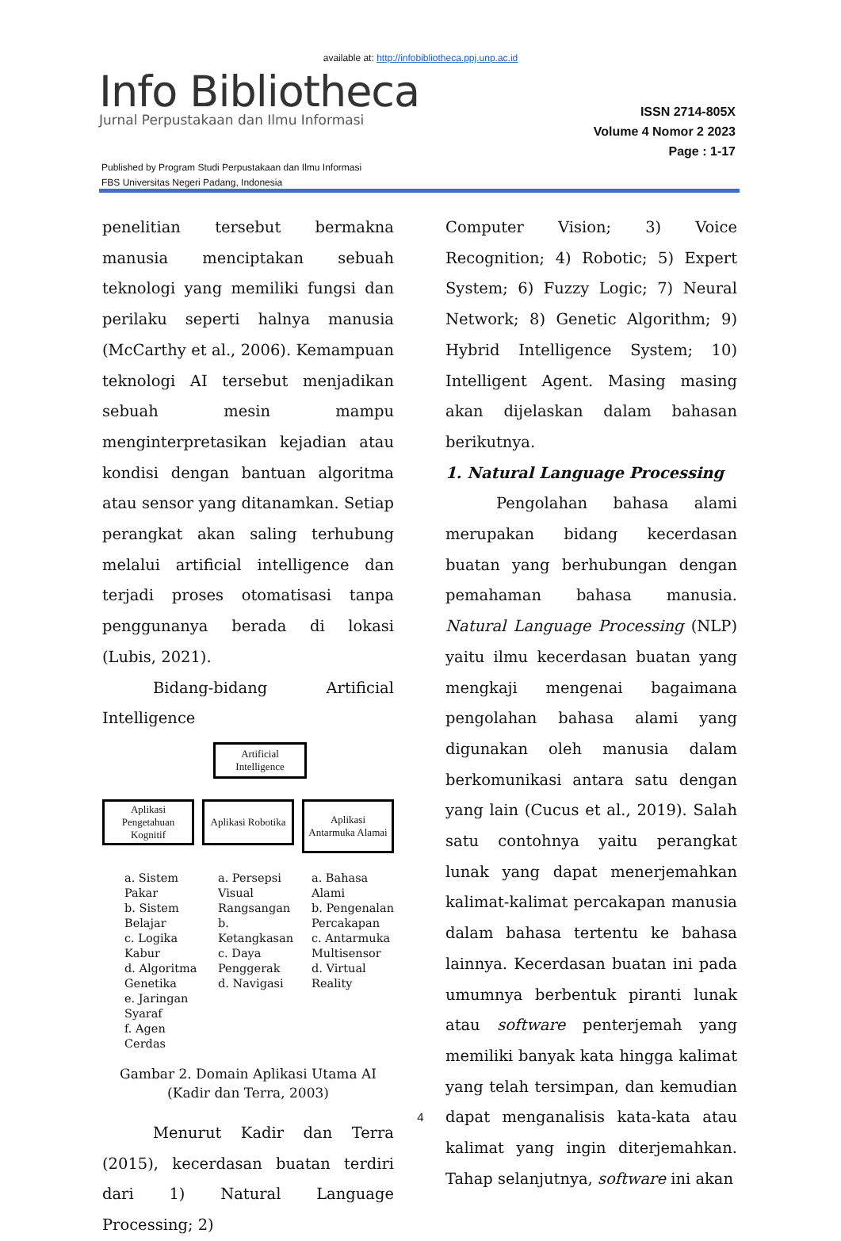available at: http://infobibliotheca.ppj.unp.ac.id
Info Bibliotheca
Jurnal Perpustakaan dan Ilmu Informasi
ISSN 2714-805X
Volume 4 Nomor 2 2023
Page : 1-17
Published by Program Studi Perpustakaan dan Ilmu Informasi
FBS Universitas Negeri Padang, Indonesia
penelitian tersebut bermakna manusia menciptakan sebuah teknologi yang memiliki fungsi dan perilaku seperti halnya manusia (McCarthy et al., 2006). Kemampuan teknologi AI tersebut menjadikan sebuah mesin mampu menginterpretasikan kejadian atau kondisi dengan bantuan algoritma atau sensor yang ditanamkan. Setiap perangkat akan saling terhubung melalui artificial intelligence dan terjadi proses otomatisasi tanpa penggunanya berada di lokasi (Lubis, 2021).
Bidang-bidang Artificial Intelligence
Artificial
Intelligence
Aplikasi
Pengetahuan
Kognitif
Aplikasi Robotika
Aplikasi
Antarmuka Alamai
a. Sistem Pakar
b. Sistem Belajar
c. Logika Kabur
d. Algoritma Genetika
e. Jaringan Syaraf
f. Agen Cerdas
a. Persepsi Visual Rangsangan
b. Ketangkasan
c. Daya Penggerak
d. Navigasi
a. Bahasa Alami
b. Pengenalan Percakapan
c. Antarmuka Multisensor
d. Virtual Reality
Gambar 2. Domain Aplikasi Utama AI
(Kadir dan Terra, 2003)
Menurut Kadir dan Terra (2015), kecerdasan buatan terdiri dari 1) Natural Language Processing; 2)
Computer Vision; 3) Voice Recognition; 4) Robotic; 5) Expert System; 6) Fuzzy Logic; 7) Neural Network; 8) Genetic Algorithm; 9) Hybrid Intelligence System; 10) Intelligent Agent. Masing masing akan dijelaskan dalam bahasan berikutnya.
1. Natural Language Processing
Pengolahan bahasa alami merupakan bidang kecerdasan buatan yang berhubungan dengan pemahaman bahasa manusia. Natural Language Processing (NLP) yaitu ilmu kecerdasan buatan yang mengkaji mengenai bagaimana pengolahan bahasa alami yang digunakan oleh manusia dalam berkomunikasi antara satu dengan yang lain (Cucus et al., 2019). Salah satu contohnya yaitu perangkat lunak yang dapat menerjemahkan kalimat-kalimat percakapan manusia dalam bahasa tertentu ke bahasa lainnya. Kecerdasan buatan ini pada umumnya berbentuk piranti lunak atau software penterjemah yang memiliki banyak kata hingga kalimat yang telah tersimpan, dan kemudian dapat menganalisis kata-kata atau kalimat yang ingin diterjemahkan. Tahap selanjutnya, software ini akan
4